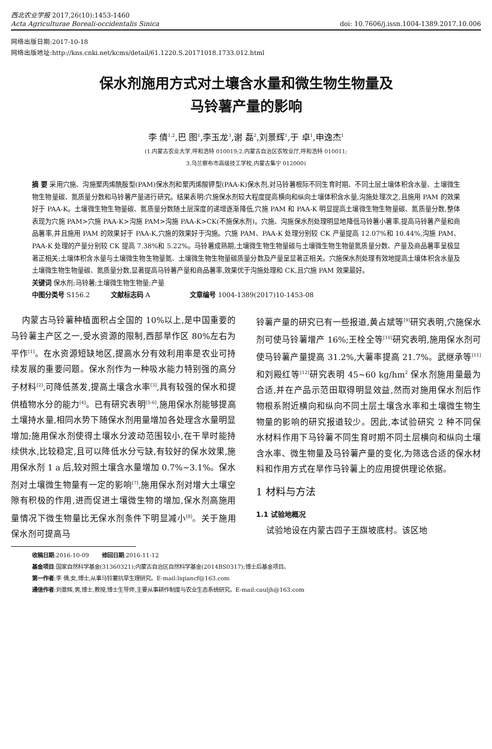西北农业学报 2017,26(10):1453-1460
Acta Agriculturae Boreali-occidentalis Sinica doi: 10.7606/j.issn.1004-1389.2017.10.006
网络出版日期:2017-10-18
网络出版地址:http://kns.cnki.net/kcms/detail/61.1220.S.20171018.1733.012.html
保水剂施用方式对土壤含水量和微生物生物量及
马铃薯产量的影响
李 倩<sup>1,2</sup>,巴 图<sup>1</sup>,李玉龙<sup>3</sup>,谢 磊<sup>2</sup>,刘景辉<sup>1</sup>,于 卓<sup>1</sup>,申逸杰<sup>1</sup>
(1.内蒙古农业大学,呼和浩特 010019;2.内蒙古自治区农牧业厅,呼和浩特 010011;
3.乌兰察布市高级技工学校,内蒙古集宁 012000)
摘 要 采用穴施、沟施聚丙烯酰胺型(PAM)保水剂和聚丙烯酸钾型(PAA-K)保水剂,对马铃薯根际不同生育时期、不同土层土壤体积含水量、土壤微生物生物量碳、氮质量分数和马铃薯产量进行研究。结果表明:穴施保水剂较大程度提高横向和纵向土壤体积含水量,沟施处理次之,且施用 PAM 的效果好于 PAA-K。土壤微生物生物量碳、氮质量分数随土层深度的递增逐渐降低,穴施 PAM 和 PAA-K 明显提高土壤微生物生物量碳、氮质量分数,整体表现为穴施 PAM>穴施 PAA-K>沟施 PAM>沟施 PAA-K>CK(不施保水剂)。穴施、沟施保水剂处理明显地降低马铃薯小薯率,提高马铃薯产量和商品薯率,并且施用 PAM 的效果好于 PAA-K,穴施的效果好于沟施。穴施 PAM、PAA-K 处理分别较 CK 产量提高 12.07%和 10.44%,沟施 PAM、PAA-K 处理的产量分别较 CK 提高 7.38%和 5.22%。马铃薯成熟期,土壤微生物生物量碳与土壤微生物生物量氮质量分数、产量及商品薯率呈极显著正相关;土壤体积含水量与土壤微生物生物量氮、土壤微生物生物量碳质量分数及产量呈显著正相关。穴施保水剂处理有效地提高土壤体积含水量及土壤微生物生物量碳、氮质量分数,显著提高马铃薯产量和商品薯率,效果优于沟施处理和 CK,且穴施 PAM 效果最好。
关键词 保水剂;马铃薯;土壤微生物生物量;产量
中图分类号 S156.2 文献标志码 A 文章编号 1004-1389(2017)10-1453-08
内蒙古马铃薯种植面积占全国的 10%以上,是中国重要的马铃薯主产区之一,受水资源的限制,西部旱作区 80%左右为平作<sup>[1]</sup>。在水资源短缺地区,提高水分有效利用率是农业可持续发展的重要问题。保水剂作为一种吸水能力特别强的高分子材料<sup>[2]</sup>,可降低蒸发,提高土壤含水率<sup>[3]</sup>,具有较强的保水和提供植物水分的能力<sup>[4]</sup>。已有研究表明<sup>[5-6]</sup>,施用保水剂能够提高土壤持水量,相同水势下随保水剂用量增加各处理含水量明显增加;施用保水剂使得土壤水分波动范围较小,在干旱时能持续供水,比较稳定,且可以降低水分亏缺,有较好的保水效果,施用保水剂 1 a 后,较对照土壤含水量增加 0.7%~3.1%。保水剂对土壤微生物量有一定的影响<sup>[7]</sup>,施用保水剂对增大土壤空隙有积极的作用,进而促进土壤微生物的增加,保水剂高施用量情况下微生物量比无保水剂条件下明显减小<sup>[8]</sup>。关于施用保水剂可提高马
铃薯产量的研究已有一些报道,黄占斌等<sup>[9]</sup>研究表明,穴施保水剂可使马铃薯增产 16%;王栓全等<sup>[10]</sup>研究表明,施用保水剂可使马铃薯产量提高 31.2%,大薯率提高 21.7%。武继承等<sup>[11]</sup>和刘殿红等<sup>[12]</sup>研究表明 45~60 kg/hm<sup>2</sup> 保水剂施用量最为合适,并在产品示范田取得明显效益,然而对施用保水剂后作物根系附近横向和纵向不同土层土壤含水率和土壤微生物生物量的影响的研究报道较少。因此,本试验研究 2 种不同保水材料作用下马铃薯不同生育时期不同土层横向和纵向土壤含水率、微生物量及马铃薯产量的变化,为筛选合适的保水材料和作用方式在旱作马铃薯上的应用提供理论依据。
1 材料与方法
1.1 试验地概况
试验地设在内蒙古四子王旗坡底村。该区地
收稿日期:2016-10-09 修回日期:2016-11-12
基金项目:国家自然科学基金(31360321);内蒙古自治区自然科学基金(2014BS0317);博士后基金项目。
第一作者:李 倩,女,博士,从事马铃薯抗旱生理研究。E-mail:liqiancf@163.com
通信作者:刘景辉,男,博士,教授,博士生导师,主要从事耕作制度与农业生态系统研究。E-mail:cauljh@163.com